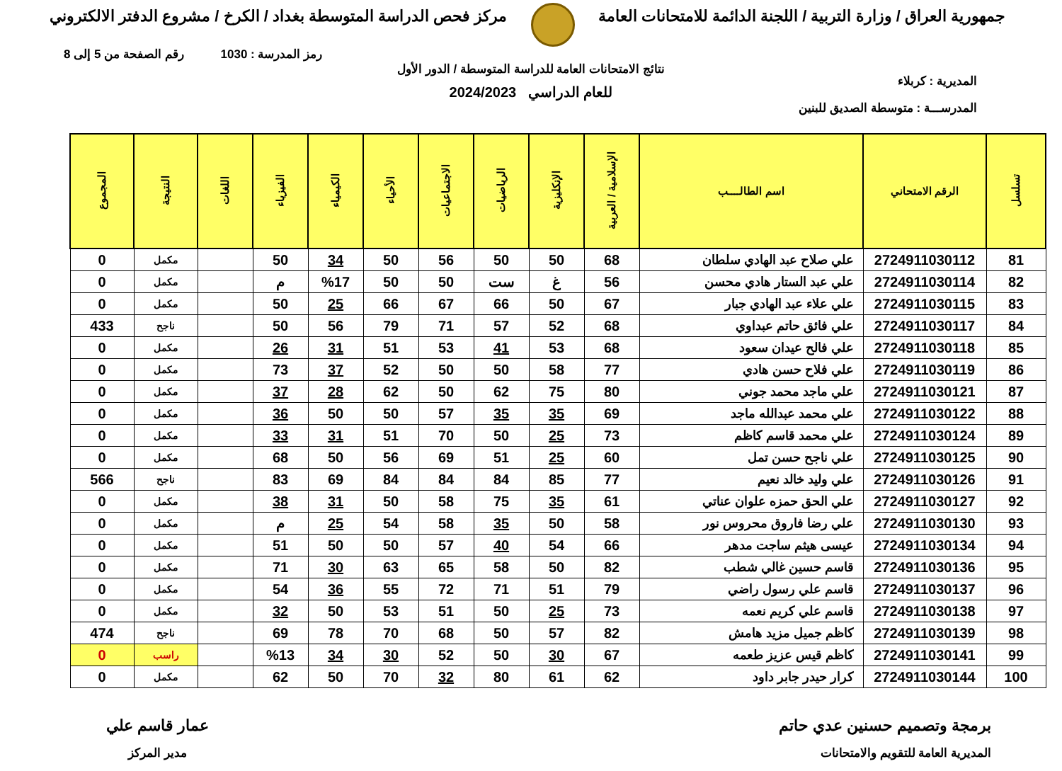جمهورية العراق / وزارة التربية / اللجنة الدائمة للامتحانات العامة
مركز فحص الدراسة المتوسطة بغداد / الكرخ / مشروع الدفتر الالكتروني
رمز المدرسة : 1030 رقم الصفحة من 5 إلى 8
المديرية : كربلاء
المدرســـة : متوسطة الصديق للبنين
نتائج الامتحانات العامة للدراسة المتوسطة / الدور الأول
للعام الدراسي 2024/2023
| تسلسل | الرقم الامتحاني | اسم الطالــــب | الإسلامية / العربية | الإنكليزية | الرياضيات | الاجتماعيات | الأحياء | الكيمياء | الفيزياء | اللغات | النتيجة | المجموع |
| --- | --- | --- | --- | --- | --- | --- | --- | --- | --- | --- | --- | --- |
| 81 | 2724911030112 | علي صلاح عبد الهادي سلطان | 68 | 50 | 50 | 56 | 50 | 34 | 50 | | مكمل | 0 |
| 82 | 2724911030114 | علي عبد الستار هادي محسن | 56 | غ | ست | 50 | 50 | %17 | م | | مكمل | 0 |
| 83 | 2724911030115 | علي علاء عبد الهادي جبار | 67 | 50 | 66 | 67 | 66 | 25 | 50 | | مكمل | 0 |
| 84 | 2724911030117 | علي فائق حاتم عبداوي | 68 | 52 | 57 | 71 | 79 | 56 | 50 | | ناجح | 433 |
| 85 | 2724911030118 | علي فالح عيدان سعود | 68 | 53 | 41 | 53 | 51 | 31 | 26 | | مكمل | 0 |
| 86 | 2724911030119 | علي فلاح حسن هادي | 77 | 58 | 50 | 50 | 52 | 37 | 73 | | مكمل | 0 |
| 87 | 2724911030121 | علي ماجد محمد جوني | 80 | 75 | 62 | 50 | 62 | 28 | 37 | | مكمل | 0 |
| 88 | 2724911030122 | علي محمد عبدالله ماجد | 69 | 35 | 35 | 57 | 50 | 50 | 36 | | مكمل | 0 |
| 89 | 2724911030124 | علي محمد قاسم كاظم | 73 | 25 | 50 | 70 | 51 | 31 | 33 | | مكمل | 0 |
| 90 | 2724911030125 | علي ناجح حسن تمل | 60 | 25 | 51 | 69 | 56 | 50 | 68 | | مكمل | 0 |
| 91 | 2724911030126 | علي وليد خالد نعيم | 77 | 85 | 84 | 84 | 84 | 69 | 83 | | ناجح | 566 |
| 92 | 2724911030127 | علي الحق حمزه علوان عناتي | 61 | 35 | 75 | 58 | 50 | 31 | 38 | | مكمل | 0 |
| 93 | 2724911030130 | علي رضا فاروق محروس نور | 58 | 50 | 35 | 58 | 54 | 25 | م | | مكمل | 0 |
| 94 | 2724911030134 | عيسى هيثم ساجت مدهر | 66 | 54 | 40 | 57 | 50 | 50 | 51 | | مكمل | 0 |
| 95 | 2724911030136 | قاسم حسين غالي شطب | 82 | 50 | 58 | 65 | 63 | 30 | 71 | | مكمل | 0 |
| 96 | 2724911030137 | قاسم علي رسول راضي | 79 | 51 | 71 | 72 | 55 | 36 | 54 | | مكمل | 0 |
| 97 | 2724911030138 | قاسم علي كريم نعمه | 73 | 25 | 50 | 51 | 53 | 50 | 32 | | مكمل | 0 |
| 98 | 2724911030139 | كاظم جميل مزيد هامش | 82 | 57 | 50 | 68 | 70 | 78 | 69 | | ناجح | 474 |
| 99 | 2724911030141 | كاظم قيس عزيز طعمه | 67 | 30 | 50 | 52 | 30 | 34 | %13 | | راسب | 0 |
| 100 | 2724911030144 | كرار حيدر جابر داود | 62 | 61 | 80 | 32 | 70 | 50 | 62 | | مكمل | 0 |
برمجة وتصميم حسنين عدي حاتم
المديرية العامة للتقويم والامتحانات
عمار قاسم علي
مدير المركز